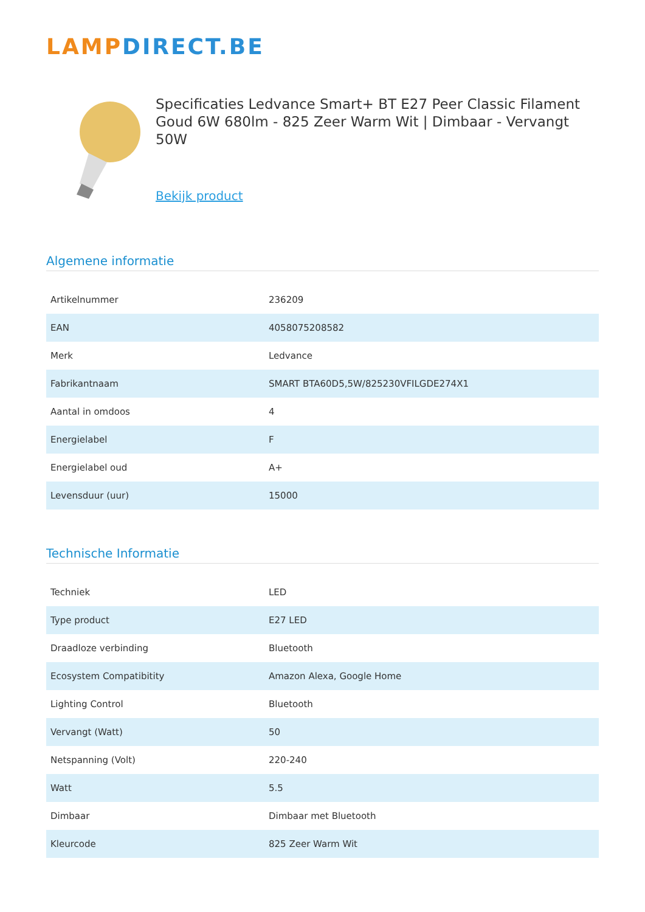LAMP DIRECT.BE
Specificaties Ledvance Smart+ BT E27 Peer Classic Filament Goud 6W 680lm - 825 Zeer Warm Wit | Dimbaar - Vervangt 50W
Bekijk product
Algemene informatie
| Artikelnummer | 236209 |
| EAN | 4058075208582 |
| Merk | Ledvance |
| Fabrikantnaam | SMART BTA60D5,5W/825230VFILGDE274X1 |
| Aantal in omdoos | 4 |
| Energielabel | F |
| Energielabel oud | A+ |
| Levensduur (uur) | 15000 |
Technische Informatie
| Techniek | LED |
| Type product | E27 LED |
| Draadloze verbinding | Bluetooth |
| Ecosystem Compatibitity | Amazon Alexa, Google Home |
| Lighting Control | Bluetooth |
| Vervangt (Watt) | 50 |
| Netspanning (Volt) | 220-240 |
| Watt | 5.5 |
| Dimbaar | Dimbaar met Bluetooth |
| Kleurcode | 825 Zeer Warm Wit |